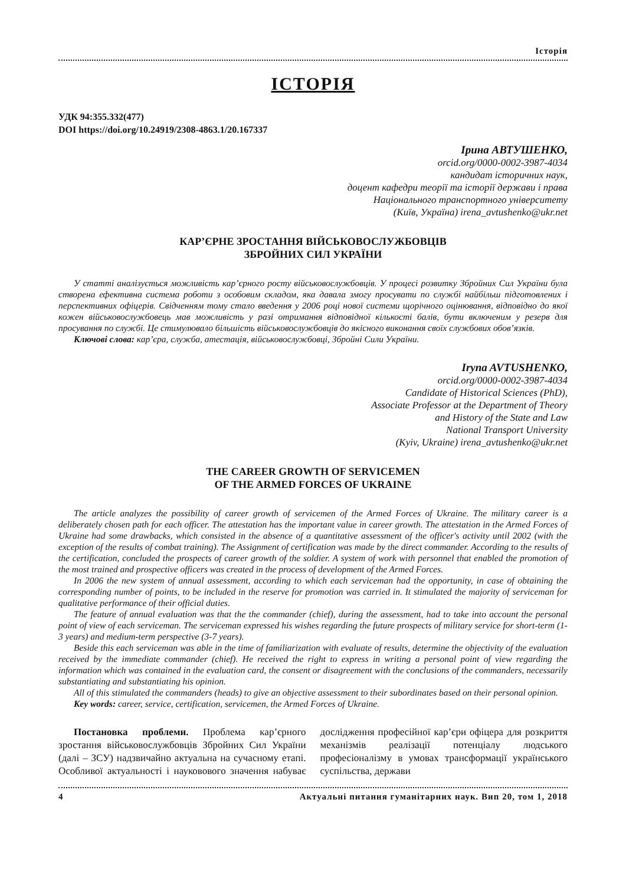Історія
ІСТОРІЯ
УДК 94:355.332(477)
DOI https://doi.org/10.24919/2308-4863.1/20.167337
Ірина АВТУШЕНКО,
orcid.org/0000-0002-3987-4034
кандидат історичних наук,
доцент кафедри теорії та історії держави і права
Національного транспортного університету
(Київ, Україна) irena_avtushenko@ukr.net
КАР’ЄРНЕ ЗРОСТАННЯ ВІЙСЬКОВОСЛУЖБОВЦІВ
ЗБРОЙНИХ СИЛ УКРАЇНИ
У статті аналізується можливість кар’єрного росту військовослужбовців. У процесі розвитку Збройних Сил України була створена ефективна система роботи з особовим складом, яка давала змогу просувати по службі найбільш підготовлених і перспективних офіцерів. Свідченням тому стало введення у 2006 році нової системи щорічного оцінювання, відповідно до якої кожен військовослужбовець мав можливість у разі отримання відповідної кількості балів, бути включеним у резерв для просування по службі. Це стимулювало більшість військовослужбовців до якісного виконання своїх службових обов’язків.
Ключові слова: кар’єра, служба, атестація, військовослужбовці, Збройні Сили України.
Iryna AVTUSHENKO,
orcid.org/0000-0002-3987-4034
Candidate of Historical Sciences (PhD),
Associate Professor at the Department of Theory
and History of the State and Law
National Transport University
(Kyiv, Ukraine) irena_avtushenko@ukr.net
THE CAREER GROWTH OF SERVICEMEN
OF THE ARMED FORCES OF UKRAINE
The article analyzes the possibility of career growth of servicemen of the Armed Forces of Ukraine. The military career is a deliberately chosen path for each officer. The attestation has the important value in career growth. The attestation in the Armed Forces of Ukraine had some drawbacks, which consisted in the absence of a quantitative assessment of the officer's activity until 2002 (with the exception of the results of combat training). The Assignment of certification was made by the direct commander. According to the results of the certification, concluded the prospects of career growth of the soldier. A system of work with personnel that enabled the promotion of the most trained and prospective officers was created in the process of development of the Armed Forces.
In 2006 the new system of annual assessment, according to which each serviceman had the opportunity, in case of obtaining the corresponding number of points, to be included in the reserve for promotion was carried in. It stimulated the majority of serviceman for qualitative performance of their official duties.
The feature of annual evaluation was that the the commander (chief), during the assessment, had to take into account the personal point of view of each serviceman. The serviceman expressed his wishes regarding the future prospects of military service for short-term (1-3 years) and medium-term perspective (3-7 years).
Beside this each serviceman was able in the time of familiarization with evaluate of results, determine the objectivity of the evaluation received by the immediate commander (chief). He received the right to express in writing a personal point of view regarding the information which was contained in the evaluation card, the consent or disagreement with the conclusions of the commanders, necessarily substantiating and substantiating his opinion.
All of this stimulated the commanders (heads) to give an objective assessment to their subordinates based on their personal opinion.
Key words: career, service, certification, servicemen, the Armed Forces of Ukraine.
Постановка проблеми. Проблема кар’єрного зростання військовослужбовців Збройних Сил України (далі – ЗСУ) надзвичайно актуальна на сучасному етапі. Особливої актуальності і науково­вого значення набуває дослідження професійної кар’єри офіцера для розкриття механізмів реалізації потенціалу людського професіоналізму в умовах трансформації українського суспільства, держави
4 Актуальні питання гуманітарних наук. Вип 20, том 1, 2018